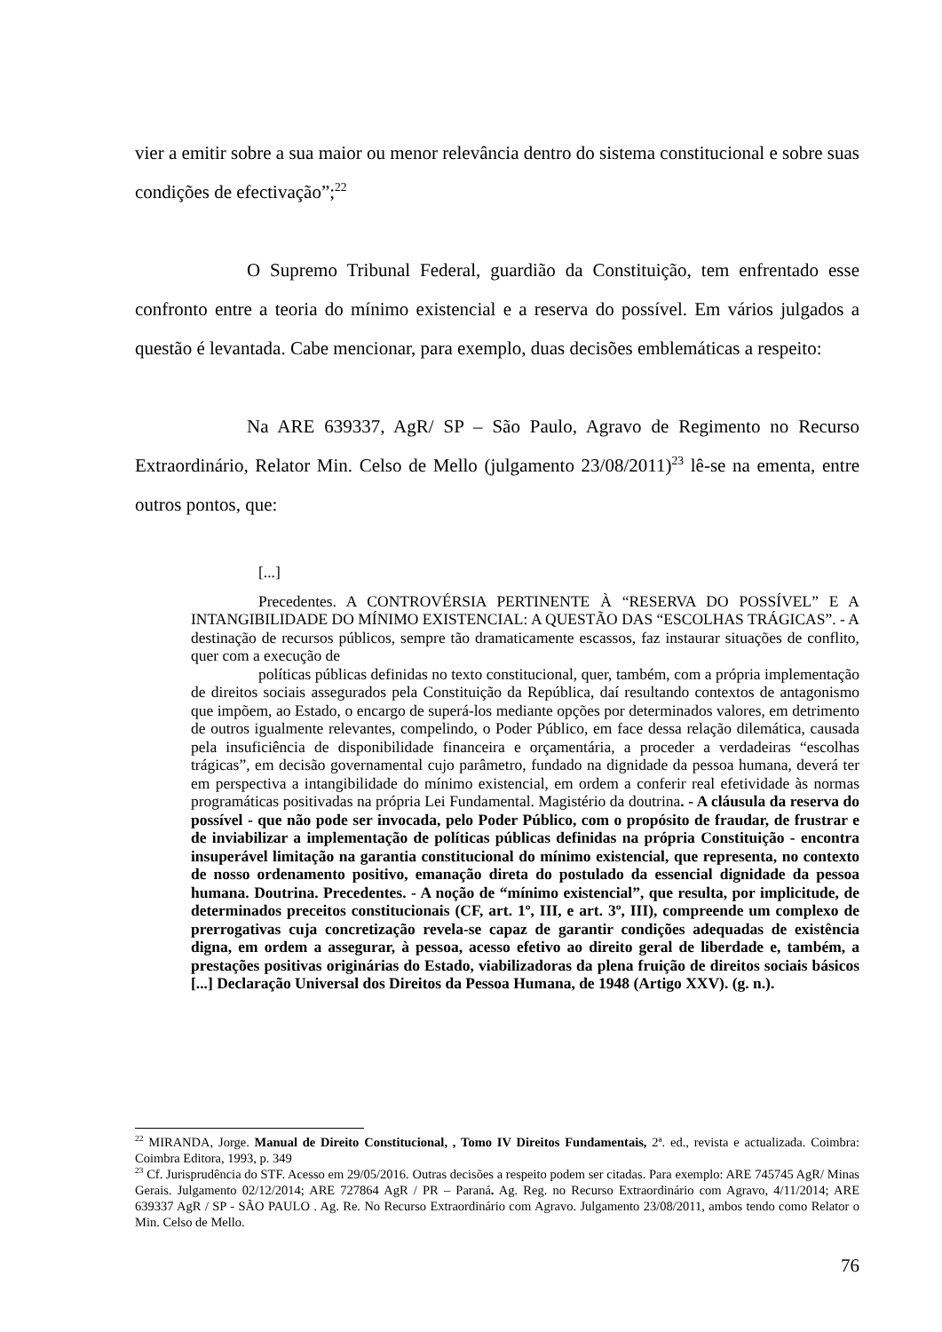vier a emitir sobre a sua maior ou menor relevância dentro do sistema constitucional e sobre suas condições de efectivação”;<sup>22</sup>
O Supremo Tribunal Federal, guardião da Constituição, tem enfrentado esse confronto entre a teoria do mínimo existencial e a reserva do possível. Em vários julgados a questão é levantada. Cabe mencionar, para exemplo, duas decisões emblemáticas a respeito:
Na ARE 639337, AgR/ SP – São Paulo, Agravo de Regimento no Recurso Extraordinário, Relator Min. Celso de Mello (julgamento 23/08/2011)<sup>23</sup> lê-se na ementa, entre outros pontos, que:
[...]
Precedentes. A CONTROVÉRSIA PERTINENTE À “RESERVA DO POSSÍVEL” E A INTANGIBILIDADE DO MÍNIMO EXISTENCIAL: A QUESTÃO DAS “ESCOLHAS TRÁGICAS”. - A destinação de recursos públicos, sempre tão dramaticamente escassos, faz instaurar situações de conflito, quer com a execução de
políticas públicas definidas no texto constitucional, quer, também, com a própria implementação de direitos sociais assegurados pela Constituição da República, daí resultando contextos de antagonismo que impõem, ao Estado, o encargo de superá-los mediante opções por determinados valores, em detrimento de outros igualmente relevantes, compelindo, o Poder Público, em face dessa relação dilemática, causada pela insuficiência de disponibilidade financeira e orçamentária, a proceder a verdadeiras “escolhas trágicas”, em decisão governamental cujo parâmetro, fundado na dignidade da pessoa humana, deverá ter em perspectiva a intangibilidade do mínimo existencial, em ordem a conferir real efetividade às normas programáticas positivadas na própria Lei Fundamental. Magistério da doutrina. - A cláusula da reserva do possível - que não pode ser invocada, pelo Poder Público, com o propósito de fraudar, de frustrar e de inviabilizar a implementação de políticas públicas definidas na própria Constituição - encontra insuperável limitação na garantia constitucional do mínimo existencial, que representa, no contexto de nosso ordenamento positivo, emanação direta do postulado da essencial dignidade da pessoa humana. Doutrina. Precedentes. - A noção de “mínimo existencial”, que resulta, por implicitude, de determinados preceitos constitucionais (CF, art. 1º, III, e art. 3º, III), compreende um complexo de prerrogativas cuja concretização revela-se capaz de garantir condições adequadas de existência digna, em ordem a assegurar, à pessoa, acesso efetivo ao direito geral de liberdade e, também, a prestações positivas originárias do Estado, viabilizadoras da plena fruição de direitos sociais básicos [...] Declaração Universal dos Direitos da Pessoa Humana, de 1948 (Artigo XXV). (g. n.).
<sup>22</sup> MIRANDA, Jorge. Manual de Direito Constitucional, , Tomo IV Direitos Fundamentais, 2ª. ed., revista e actualizada. Coimbra: Coimbra Editora, 1993, p. 349
<sup>23</sup> Cf. Jurisprudência do STF. Acesso em 29/05/2016. Outras decisões a respeito podem ser citadas. Para exemplo: ARE 745745 AgR/ Minas Gerais. Julgamento 02/12/2014; ARE 727864 AgR / PR – Paraná. Ag. Reg. no Recurso Extraordinário com Agravo, 4/11/2014; ARE 639337 AgR / SP - SÃO PAULO . Ag. Re. No Recurso Extraordinário com Agravo. Julgamento 23/08/2011, ambos tendo como Relator o Min. Celso de Mello.
76